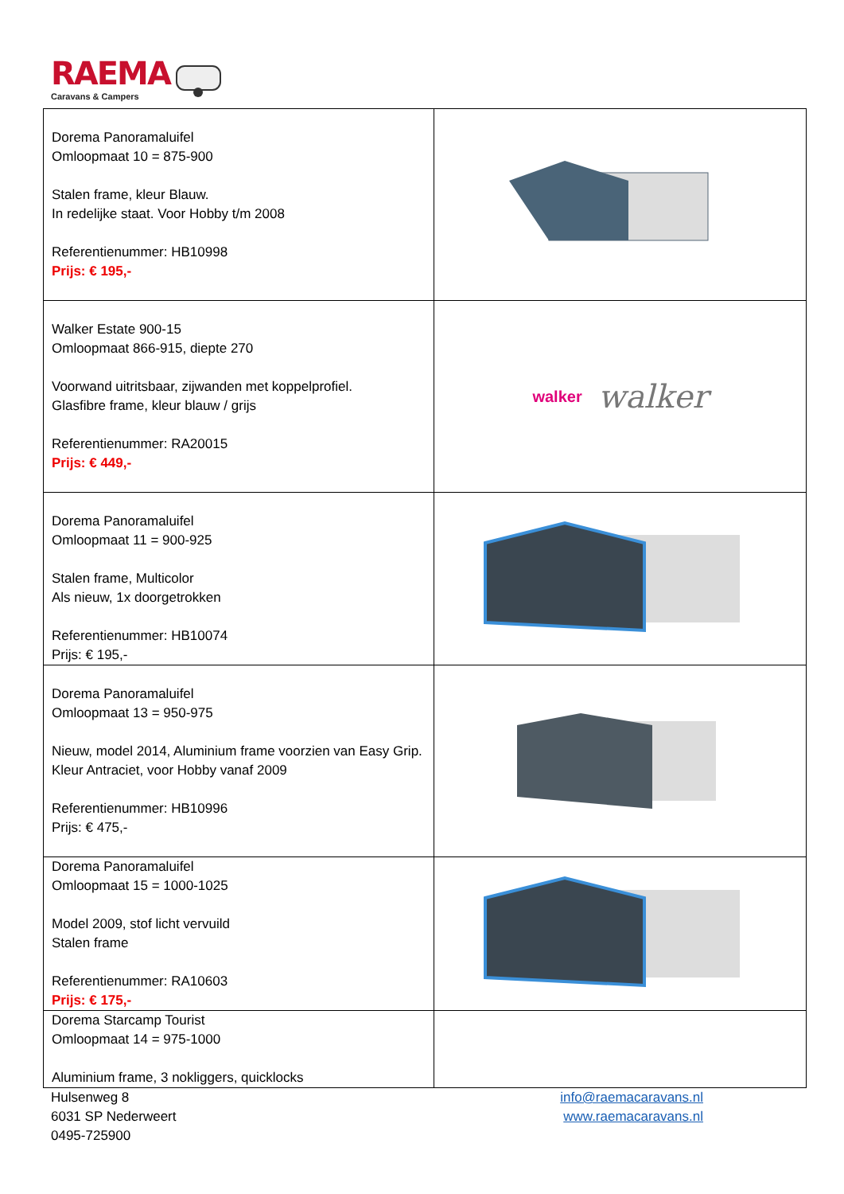RAEMA
Caravans & Campers
| Dorema Panoramaluifel Omloopmaat 10 = 875-900 Stalen frame, kleur Blauw. In redelijke staat. Voor Hobby t/m 2008 Referentienummer: HB10998 Prijs: € 195,- | |
| Walker Estate 900-15 Omloopmaat 866-915, diepte 270 Voorwand uitritsbaar, zijwanden met koppelprofiel. Glasfibre frame, kleur blauw / grijs Referentienummer: RA20015 Prijs: € 449,- | walker walker |
| Dorema Panoramaluifel Omloopmaat 11 = 900-925 Stalen frame, Multicolor Als nieuw, 1x doorgetrokken Referentienummer: HB10074 Prijs: € 195,- | |
| Dorema Panoramaluifel Omloopmaat 13 = 950-975 Nieuw, model 2014, Aluminium frame voorzien van Easy Grip. Kleur Antraciet, voor Hobby vanaf 2009 Referentienummer: HB10996 Prijs: € 475,- | |
| Dorema Panoramaluifel Omloopmaat 15 = 1000-1025 Model 2009, stof licht vervuild Stalen frame Referentienummer: RA10603 Prijs: € 175,- | |
| Dorema Starcamp Tourist Omloopmaat 14 = 975-1000 Aluminium frame, 3 nokliggers, quicklocks | |
Hulsenweg 8
6031 SP Nederweert
0495-725900
info@raemacaravans.nl
www.raemacaravans.nl